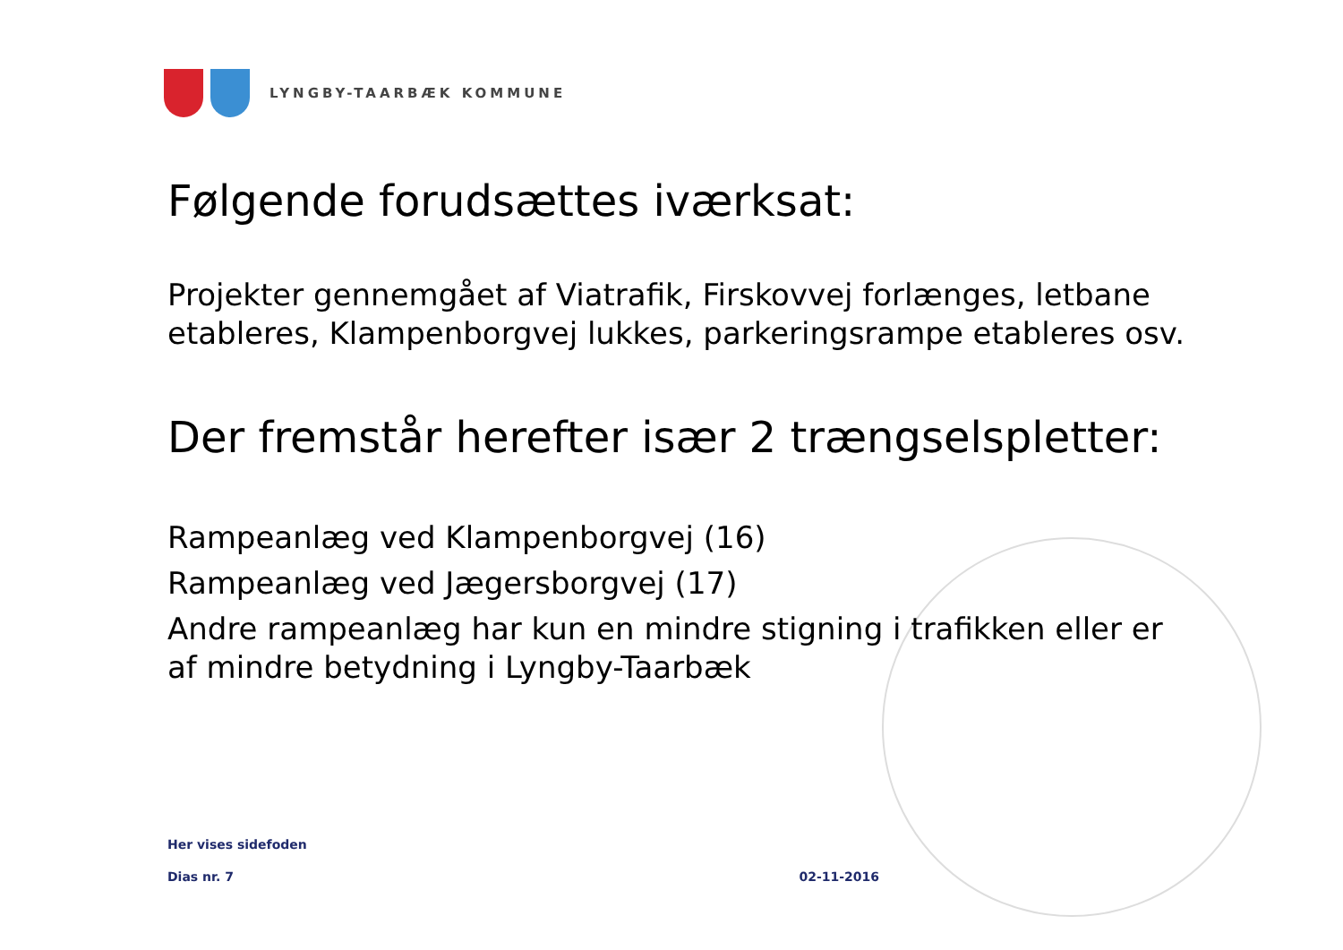LYNGBY-TAARBÆK KOMMUNE
Følgende forudsættes iværksat:
Projekter gennemgået af Viatrafik, Firskovvej forlænges, letbane etableres, Klampenborgvej lukkes, parkeringsrampe etableres osv.
Der fremstår herefter især 2 trængselspletter:
Rampeanlæg ved Klampenborgvej (16)
Rampeanlæg ved Jægersborgvej (17)
Andre rampeanlæg har kun en mindre stigning i trafikken eller er af mindre betydning i Lyngby-Taarbæk
Her vises sidefoden
Dias nr. 7 02-11-2016